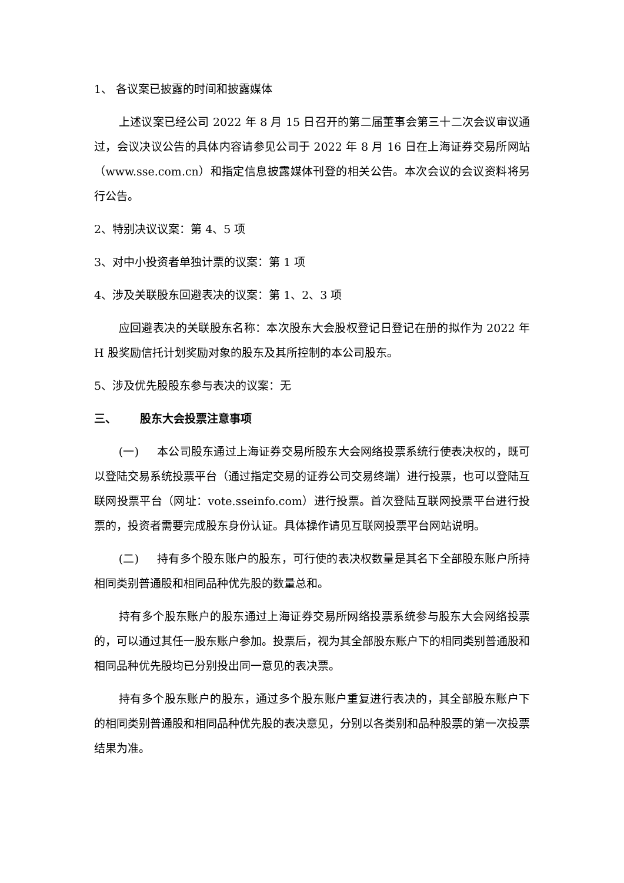1、 各议案已披露的时间和披露媒体
上述议案已经公司 2022 年 8 月 15 日召开的第二届董事会第三十二次会议审议通过，会议决议公告的具体内容请参见公司于 2022 年 8 月 16 日在上海证券交易所网站（www.sse.com.cn）和指定信息披露媒体刊登的相关公告。本次会议的会议资料将另行公告。
2、特别决议议案：第 4、5 项
3、对中小投资者单独计票的议案：第 1 项
4、涉及关联股东回避表决的议案：第 1、2、3 项
应回避表决的关联股东名称：本次股东大会股权登记日登记在册的拟作为 2022 年 H 股奖励信托计划奖励对象的股东及其所控制的本公司股东。
5、涉及优先股股东参与表决的议案：无
三、 股东大会投票注意事项
(一) 本公司股东通过上海证券交易所股东大会网络投票系统行使表决权的，既可以登陆交易系统投票平台（通过指定交易的证券公司交易终端）进行投票，也可以登陆互联网投票平台（网址：vote.sseinfo.com）进行投票。首次登陆互联网投票平台进行投票的，投资者需要完成股东身份认证。具体操作请见互联网投票平台网站说明。
(二) 持有多个股东账户的股东，可行使的表决权数量是其名下全部股东账户所持相同类别普通股和相同品种优先股的数量总和。
持有多个股东账户的股东通过上海证券交易所网络投票系统参与股东大会网络投票的，可以通过其任一股东账户参加。投票后，视为其全部股东账户下的相同类别普通股和相同品种优先股均已分别投出同一意见的表决票。
持有多个股东账户的股东，通过多个股东账户重复进行表决的，其全部股东账户下的相同类别普通股和相同品种优先股的表决意见，分别以各类别和品种股票的第一次投票结果为准。